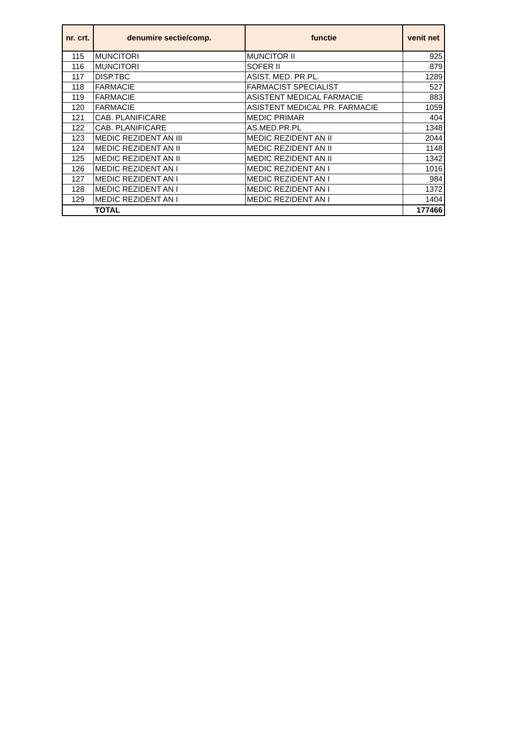| nr. crt. | denumire sectie/comp. | functie | venit net |
| --- | --- | --- | --- |
| 115 | MUNCITORI | MUNCITOR II | 925 |
| 116 | MUNCITORI | SOFER II | 879 |
| 117 | DISP.TBC | ASIST. MED. PR.PL. | 1289 |
| 118 | FARMACIE | FARMACIST SPECIALIST | 527 |
| 119 | FARMACIE | ASISTENT MEDICAL FARMACIE | 883 |
| 120 | FARMACIE | ASISTENT MEDICAL PR. FARMACIE | 1059 |
| 121 | CAB. PLANIFICARE | MEDIC PRIMAR | 404 |
| 122 | CAB. PLANIFICARE | AS.MED.PR.PL | 1348 |
| 123 | MEDIC REZIDENT AN III | MEDIC REZIDENT AN II | 2044 |
| 124 | MEDIC REZIDENT AN II | MEDIC REZIDENT AN II | 1148 |
| 125 | MEDIC REZIDENT AN II | MEDIC REZIDENT AN II | 1342 |
| 126 | MEDIC REZIDENT AN I | MEDIC REZIDENT AN I | 1016 |
| 127 | MEDIC REZIDENT AN I | MEDIC REZIDENT AN I | 984 |
| 128 | MEDIC REZIDENT AN I | MEDIC REZIDENT AN I | 1372 |
| 129 | MEDIC REZIDENT AN I | MEDIC REZIDENT AN I | 1404 |
| | TOTAL | | 177466 |